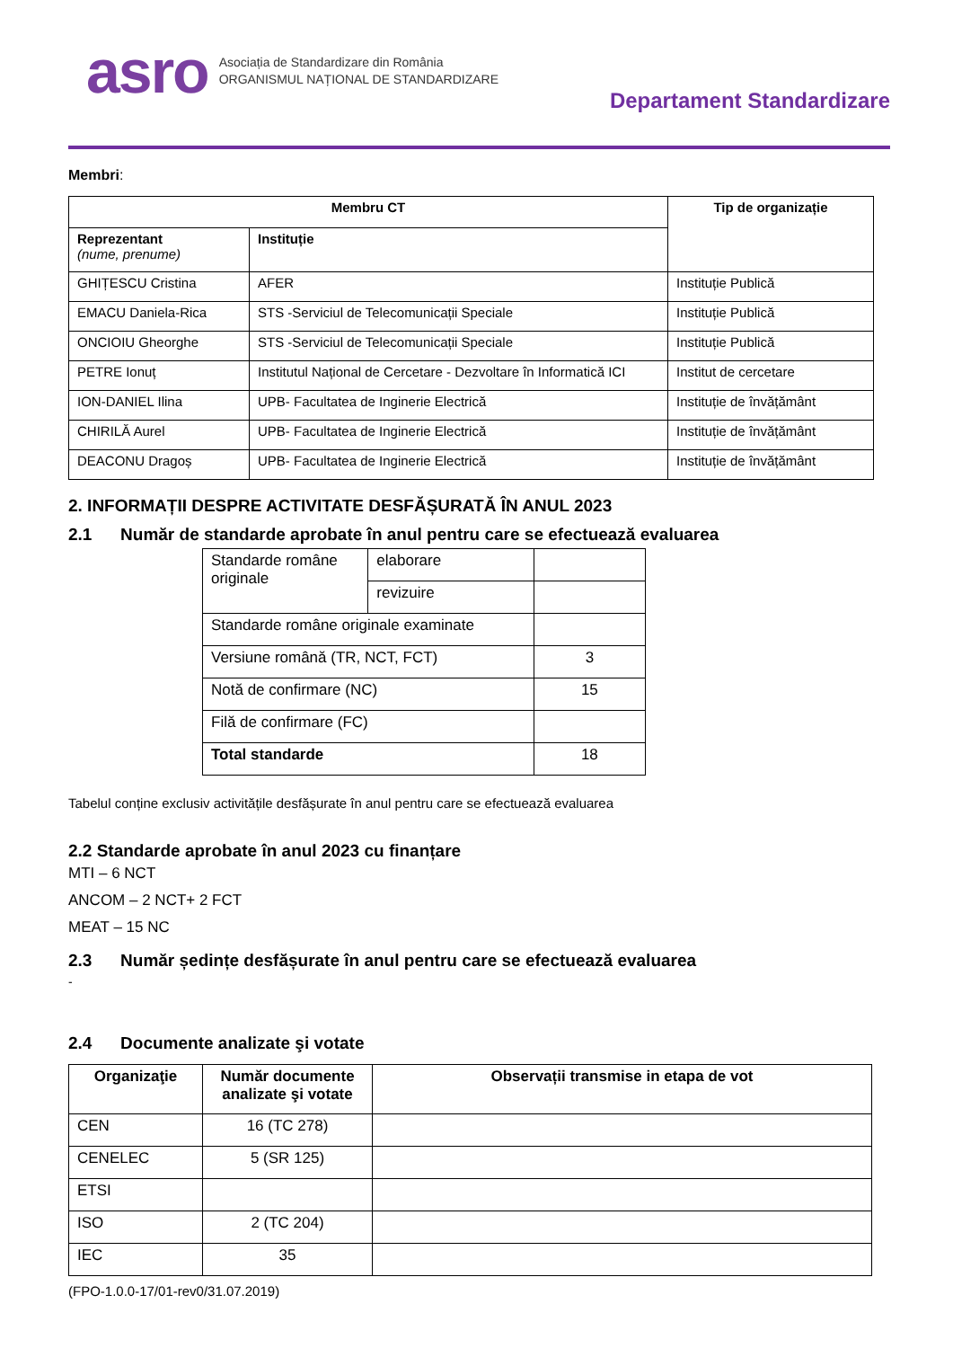asro
Asociația de Standardizare din România
ORGANISMUL NAȚIONAL DE STANDARDIZARE
Departament Standardizare
Membri:
| Membru CT | | Tip de organizație |
| --- | --- | --- |
| Reprezentant (nume, prenume) | Instituție | |
| GHIȚESCU Cristina | AFER | Instituție Publică |
| EMACU Daniela-Rica | STS -Serviciul de Telecomunicații Speciale | Instituție Publică |
| ONCIOIU Gheorghe | STS -Serviciul de Telecomunicații Speciale | Instituție Publică |
| PETRE Ionuț | Institutul Național de Cercetare - Dezvoltare în Informatică ICI | Institut de cercetare |
| ION-DANIEL Ilina | UPB- Facultatea de Inginerie Electrică | Instituție de învățământ |
| CHIRILĂ Aurel | UPB- Facultatea de Inginerie Electrică | Instituție de învățământ |
| DEACONU Dragoș | UPB- Facultatea de Inginerie Electrică | Instituție de învățământ |
2. INFORMAȚII DESPRE ACTIVITATE DESFĂȘURATĂ ÎN ANUL 2023
2.1 Număr de standarde aprobate în anul pentru care se efectuează evaluarea
| Standarde române originale | elaborare | |
| | revizuire | |
| Standarde române originale examinate | | |
| Versiune română (TR, NCT, FCT) | | 3 |
| Notă de confirmare (NC) | | 15 |
| Filă de confirmare (FC) | | |
| Total standarde | | 18 |
Tabelul conține exclusiv activitățile desfășurate în anul pentru care se efectuează evaluarea
2.2 Standarde aprobate în anul 2023 cu finanțare
MTI – 6 NCT
ANCOM – 2 NCT+ 2 FCT
MEAT – 15 NC
2.3 Număr ședințe desfășurate în anul pentru care se efectuează evaluarea
-
2.4 Documente analizate şi votate
| Organizaţie | Număr documente analizate şi votate | Observații transmise in etapa de vot |
| --- | --- | --- |
| CEN | 16 (TC 278) | |
| CENELEC | 5 (SR 125) | |
| ETSI | | |
| ISO | 2 (TC 204) | |
| IEC | 35 | |
(FPO-1.0.0-17/01-rev0/31.07.2019)